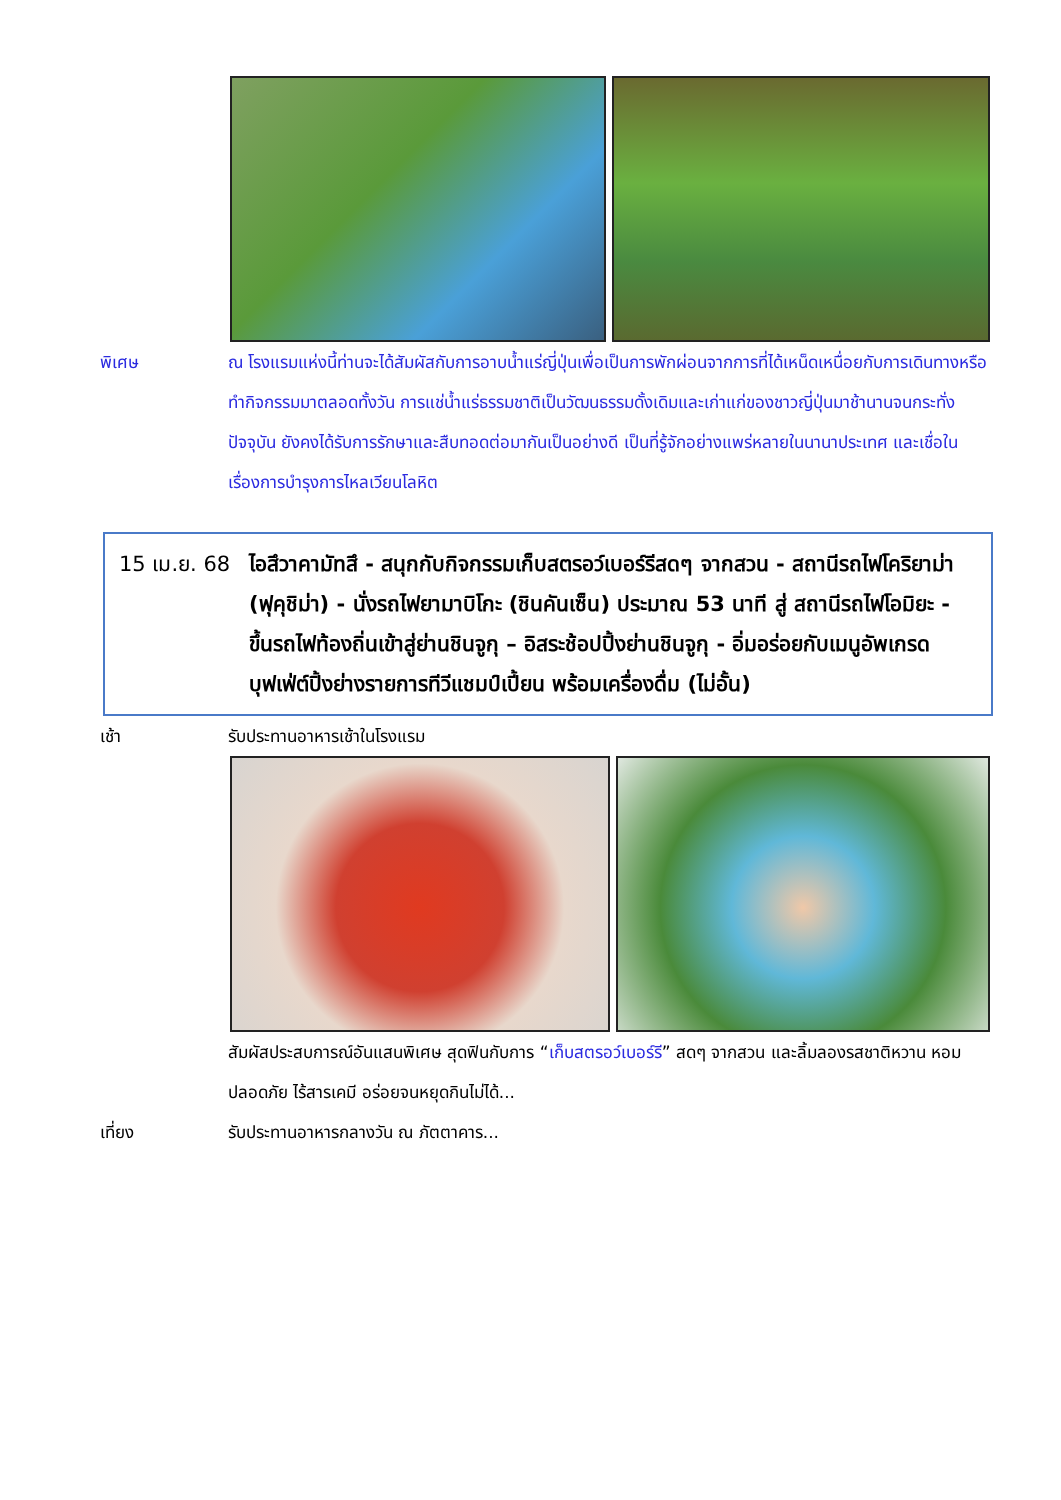พิเศษ ณ โรงแรมแห่งนี้ท่านจะได้สัมผัสกับการอาบน้ำแร่ญี่ปุ่นเพื่อเป็นการพักผ่อนจากการที่ได้เหน็ดเหนื่อยกับการเดินทางหรือทำกิจกรรมมาตลอดทั้งวัน การแช่น้ำแร่ธรรมชาติเป็นวัฒนธรรมดั้งเดิมและเก่าแก่ของชาวญี่ปุ่นมาช้านานจนกระทั่งปัจจุบัน ยังคงได้รับการรักษาและสืบทอดต่อมากันเป็นอย่างดี เป็นที่รู้จักอย่างแพร่หลายในนานาประเทศ และเชื่อในเรื่องการบำรุงการไหลเวียนโลหิต
15 เม.ย. 68
ไอสึวาคามัทสึ - สนุกกับกิจกรรมเก็บสตรอว์เบอร์รีสดๆ จากสวน - สถานีรถไฟโคริยาม่า (ฟุคุชิม่า) - นั่งรถไฟยามาบิโกะ (ชินคันเซ็น) ประมาณ 53 นาที สู่ สถานีรถไฟโอมิยะ - ขึ้นรถไฟท้องถิ่นเข้าสู่ย่านชินจูกุ – อิสระช้อปปิ้งย่านชินจูกุ - อิ่มอร่อยกับเมนูอัพเกรด บุฟเฟ่ต์ปิ้งย่างรายการทีวีแชมป์เปี้ยน พร้อมเครื่องดื่ม (ไม่อั้น)
เช้า รับประทานอาหารเช้าในโรงแรม
สัมผัสประสบการณ์อันแสนพิเศษ สุดฟินกับการ “เก็บสตรอว์เบอร์รี” สดๆ จากสวน และลิ้มลองรสชาติหวาน หอม ปลอดภัย ไร้สารเคมี อร่อยจนหยุดกินไม่ได้...
เที่ยง รับประทานอาหารกลางวัน ณ ภัตตาคาร...